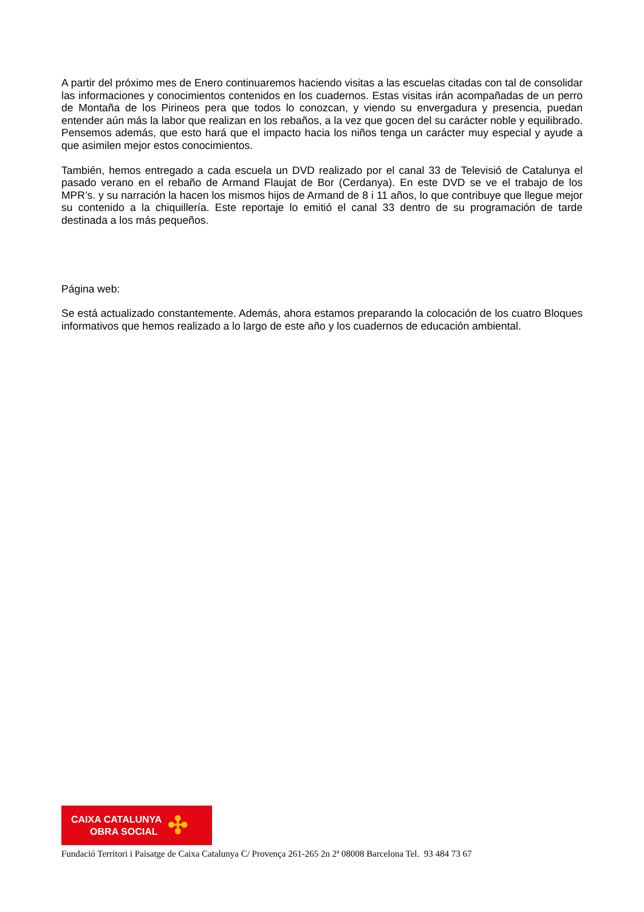A partir del próximo mes de Enero continuaremos haciendo visitas a las escuelas citadas con tal de consolidar las informaciones y conocimientos contenidos en los cuadernos. Estas visitas irán acompañadas de un perro de Montaña de los Pirineos pera que todos lo conozcan, y viendo su envergadura y presencia, puedan entender aún más la labor que realizan en los rebaños, a la vez que gocen del su carácter noble y equilibrado. Pensemos además, que esto hará que el impacto hacia los niños tenga un carácter muy especial y ayude a que asimilen mejor estos conocimientos.
También, hemos entregado a cada escuela un DVD realizado por el canal 33 de Televisió de Catalunya el pasado verano en el rebaño de Armand Flaujat de Bor (Cerdanya). En este DVD se ve el trabajo de los MPR’s. y su narración la hacen los mismos hijos de Armand de 8 i 11 años, lo que contribuye que llegue mejor su contenido a la chiquillería. Este reportaje lo emitió el canal 33 dentro de su programación de tarde destinada a los más pequeños.
Página web:
Se está actualizado constantemente. Además, ahora estamos preparando la colocación de los cuatro Bloques informativos que hemos realizado a lo largo de este año y los cuadernos de educación ambiental.
CAIXA CATALUNYA
OBRA SOCIAL
✣
Fundació Territori i Paisatge de Caixa Catalunya C/ Provença 261-265 2n 2ª 08008 Barcelona Tel. 93 484 73 67